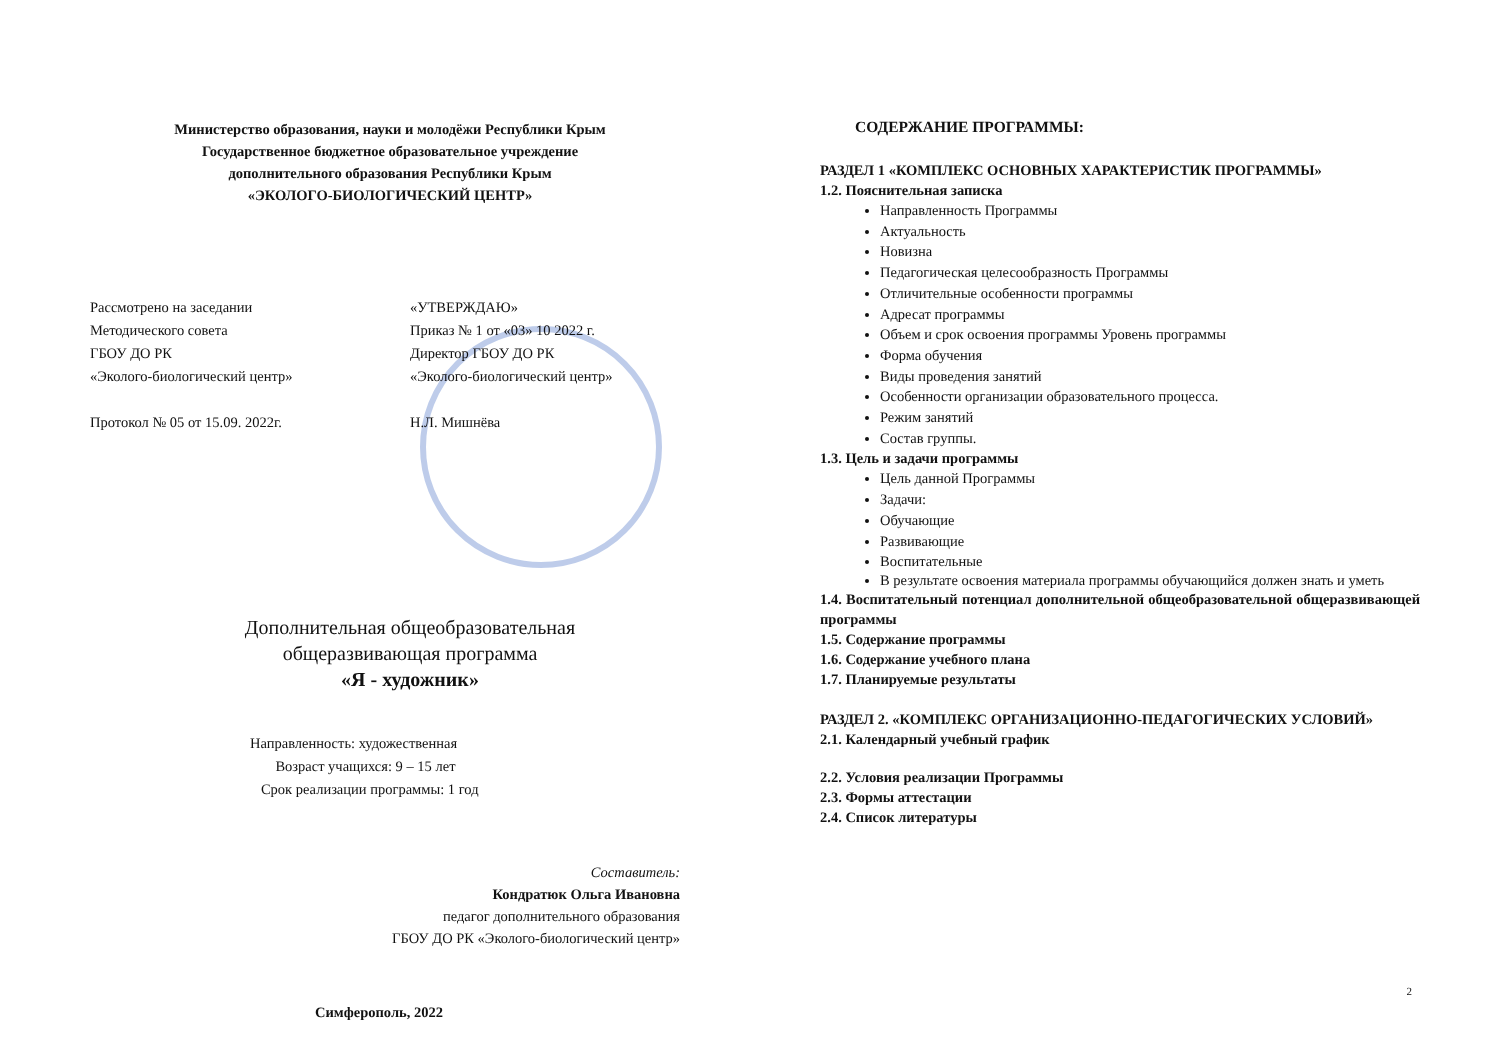Министерство образования, науки и молодёжи Республики Крым
Государственное бюджетное образовательное учреждение
дополнительного образования Республики Крым
«ЭКОЛОГО-БИОЛОГИЧЕСКИЙ ЦЕНТР»
Рассмотрено на заседании
Методического совета
ГБОУ ДО РК
«Эколого-биологический центр»
Протокол № 05 от 15.09. 2022г.
«УТВЕРЖДАЮ»
Приказ № 1 от «03» 10 2022 г.
Директор ГБОУ ДО РК
«Эколого-биологический центр»
Н.Л. Мишнёва
Дополнительная общеобразовательная
общеразвивающая программа
«Я - художник»
Направленность: художественная
Возраст учащихся: 9 – 15 лет
Срок реализации программы: 1 год
Составитель:
Кондратюк Ольга Ивановна
педагог дополнительного образования
ГБОУ ДО РК «Эколого-биологический центр»
Симферополь, 2022
СОДЕРЖАНИЕ ПРОГРАММЫ:
РАЗДЕЛ 1 «КОМПЛЕКС ОСНОВНЫХ ХАРАКТЕРИСТИК ПРОГРАММЫ»
1.2. Пояснительная записка
Направленность Программы
Актуальность
Новизна
Педагогическая целесообразность Программы
Отличительные особенности программы
Адресат программы
Объем и срок освоения программы Уровень программы
Форма обучения
Виды проведения занятий
Особенности организации образовательного процесса.
Режим занятий
Состав группы.
1.3. Цель и задачи программы
Цель данной Программы
Задачи:
Обучающие
Развивающие
Воспитательные
В результате освоения материала программы обучающийся должен знать и уметь
1.4. Воспитательный потенциал дополнительной общеобразовательной общеразвивающей программы
1.5. Содержание программы
1.6. Содержание учебного плана
1.7. Планируемые результаты
РАЗДЕЛ 2. «КОМПЛЕКС ОРГАНИЗАЦИОННО-ПЕДАГОГИЧЕСКИХ УСЛОВИЙ»
2.1. Календарный учебный график
2.2. Условия реализации Программы
2.3. Формы аттестации
2.4. Список литературы
2